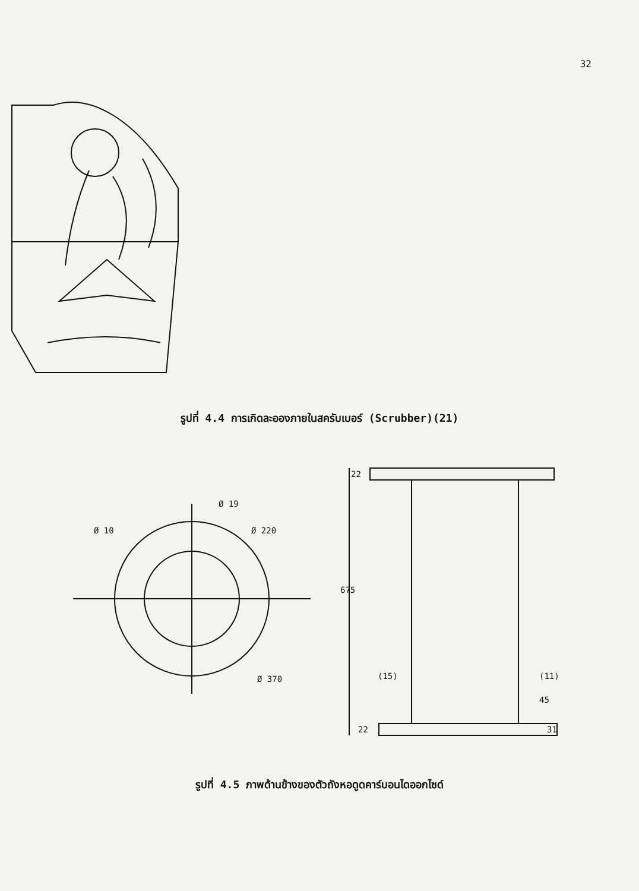32
รูปที่ 4.4 การเกิดละอองภายในสครับเบอร์ (Scrubber)(21)
Ø 19
Ø 10
Ø 220
Ø 370
22
675
(15)
(11)
45
22
31
รูปที่ 4.5 ภาพด้านข้างของตัวถังหอดูดคาร์บอนไดออกไซด์